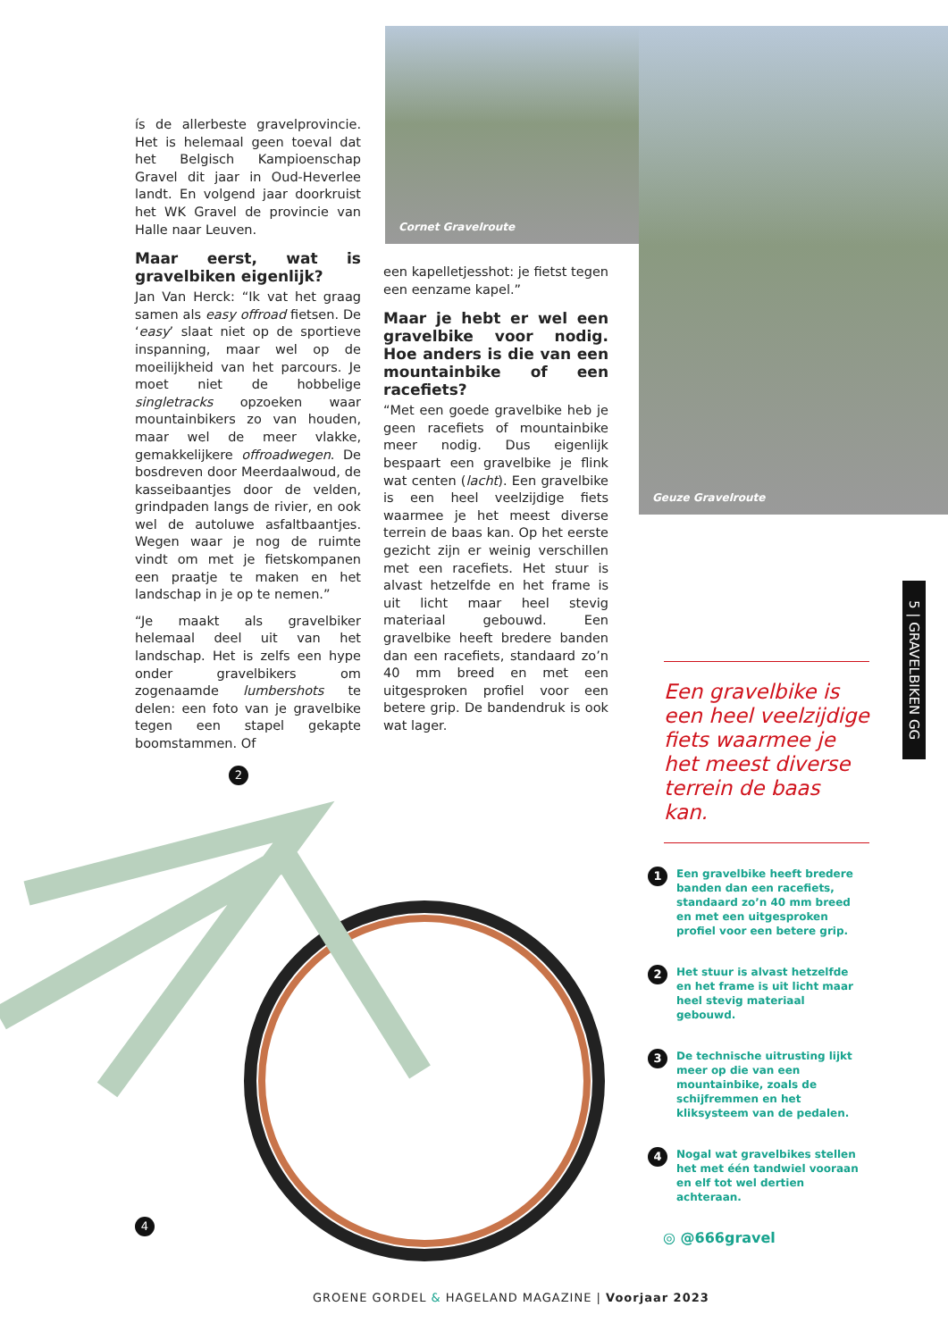ís de allerbeste gravelprovincie. Het is helemaal geen toeval dat het Belgisch Kampioenschap Gravel dit jaar in Oud-Heverlee landt. En volgend jaar doorkruist het WK Gravel de provincie van Halle naar Leuven.
Maar eerst, wat is gravelbiken eigenlijk?
Jan Van Herck: “Ik vat het graag samen als easy offroad fietsen. De ‘easy’ slaat niet op de sportieve inspanning, maar wel op de moeilijk­heid van het parcours. Je moet niet de hobbelige singletracks opzoeken waar mountainbikers zo van houden, maar wel de meer vlakke, gemakke­lijkere offroadwegen. De bosdreven door Meerdaalwoud, de kasseibaan­tjes door de velden, grindpaden langs de rivier, en ook wel de autoluwe asfaltbaantjes. Wegen waar je nog de ruimte vindt om met je fietskom­panen een praatje te maken en het landschap in je op te nemen.”
“Je maakt als gravelbiker helemaal deel uit van het landschap. Het is zelfs een hype onder gravelbikers om zogenaamde lumbershots te delen: een foto van je gravelbike tegen een stapel gekapte boomstammen. Of
Cornet Gravelroute Geuze Gravelroute
een kapelletjesshot: je fietst tegen een eenzame kapel.”
Maar je hebt er wel een gravel­bike voor nodig. Hoe anders is die van een mountainbike of een racefiets?
“Met een goede gravelbike heb je geen racefiets of mountainbike meer nodig. Dus eigenlijk bespaart een gravelbike je flink wat centen (lacht). Een gravelbike is een heel veelzijdige fiets waarmee je het meest diverse terrein de baas kan. Op het eerste gezicht zijn er weinig verschillen met een racefiets. Het stuur is alvast het­zelfde en het frame is uit licht maar heel stevig materiaal gebouwd. Een gravelbike heeft bredere banden dan een racefiets, standaard zo’n 40 mm breed en met een uitgesproken profiel voor een betere grip. De bandendruk is ook wat lager.
5 | GRAVELBIKEN GG
Een gravelbike is een heel veelzijdige fiets waarmee je het meest diverse terrein de baas kan.
.
2
4
1
Een gravelbike heeft bredere banden dan een racefiets, standaard zo’n 40 mm breed en met een uitgesproken profiel voor een betere grip.
2
Het stuur is alvast hetzelfde en het frame is uit licht maar heel stevig materiaal gebouwd.
3
De technische uitrusting lijkt meer op die van een mountain­bike, zoals de schijfremmen en het kliksysteem van de pedalen.
4
Nogal wat gravelbikes stellen het met één tandwiel vooraan en elf tot wel dertien achteraan.
◎ @666gravel
GROENE GORDEL & HAGELAND MAGAZINE | Voorjaar 2023